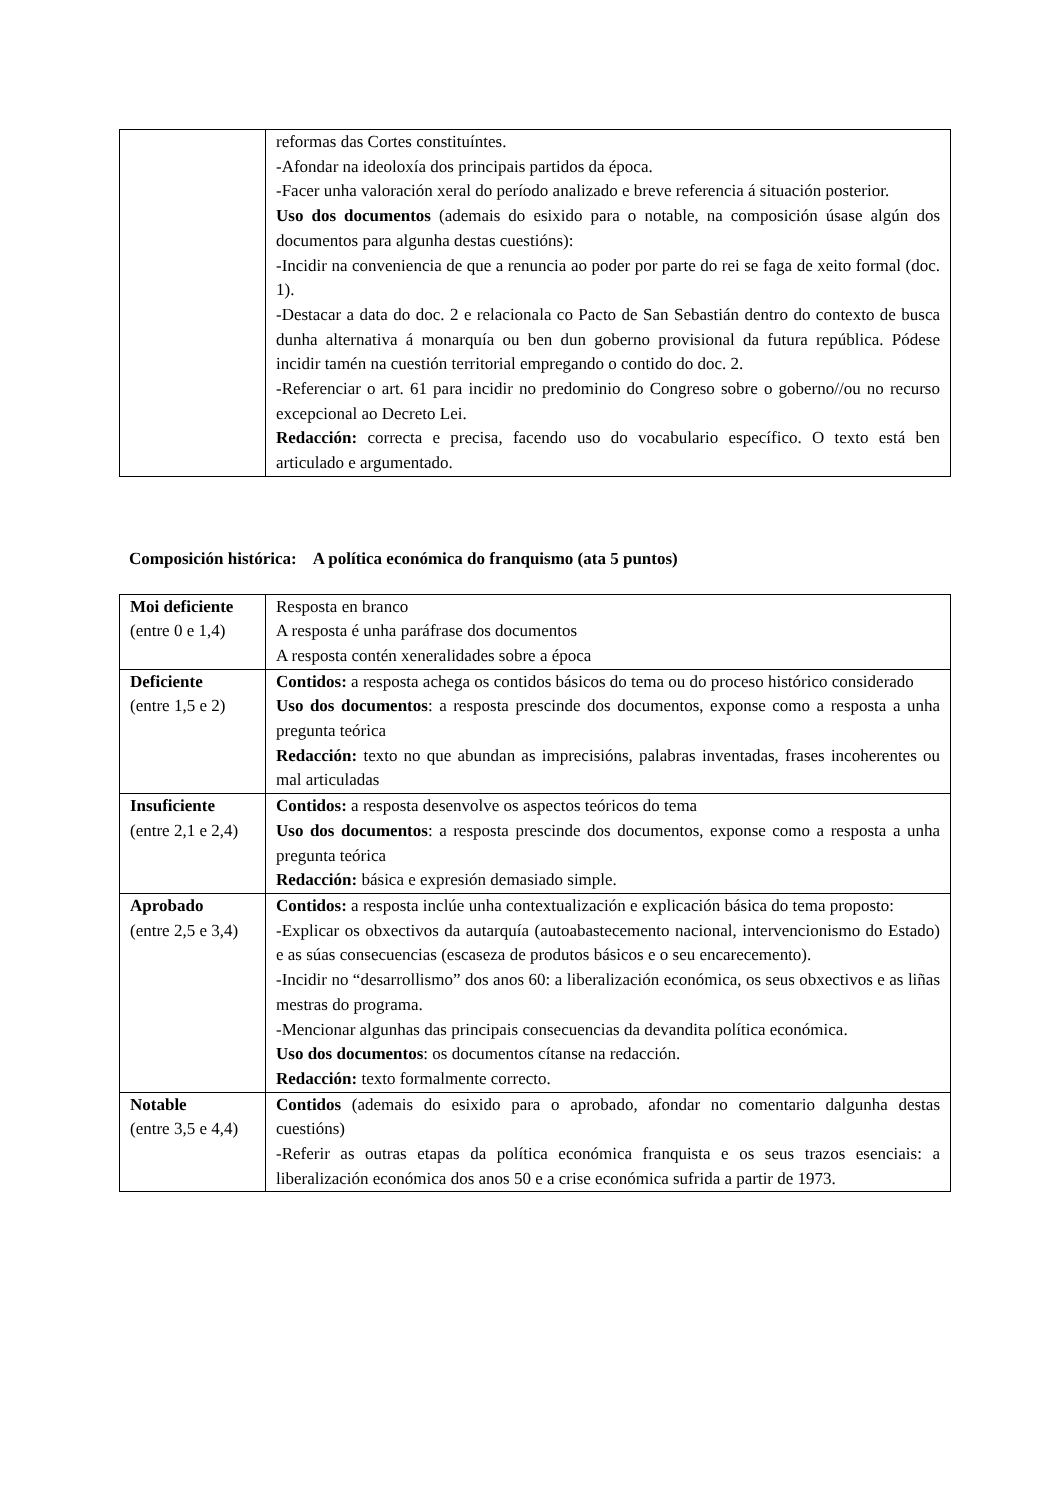| | reformas das Cortes constituíntes. -Afondar na ideoloxía dos principais partidos da época. -Facer unha valoración xeral do período analizado e breve referencia á situación posterior. Uso dos documentos (ademais do esixido para o notable, na composición úsase algún dos documentos para algunha destas cuestións): -Incidir na conveniencia de que a renuncia ao poder por parte do rei se faga de xeito formal (doc. 1). -Destacar a data do doc. 2 e relacionala co Pacto de San Sebastián dentro do contexto de busca dunha alternativa á monarquía ou ben dun goberno provisional da futura república. Pódese incidir tamén na cuestión territorial empregando o contido do doc. 2. -Referenciar o art. 61 para incidir no predominio do Congreso sobre o goberno//ou no recurso excepcional ao Decreto Lei. Redacción: correcta e precisa, facendo uso do vocabulario específico. O texto está ben articulado e argumentado. |
Composición histórica: A política económica do franquismo (ata 5 puntos)
| Moi deficiente (entre 0 e 1,4) | Resposta en branco A resposta é unha paráfrase dos documentos A resposta contén xeneralidades sobre a época |
| Deficiente (entre 1,5 e 2) | Contidos: a resposta achega os contidos básicos do tema ou do proceso histórico considerado Uso dos documentos : a resposta prescinde dos documentos, exponse como a resposta a unha pregunta teórica Redacción: texto no que abundan as imprecisións, palabras inventadas, frases incoherentes ou mal articuladas |
| Insuficiente (entre 2,1 e 2,4) | Contidos: a resposta desenvolve os aspectos teóricos do tema Uso dos documentos : a resposta prescinde dos documentos, exponse como a resposta a unha pregunta teórica Redacción: básica e expresión demasiado simple. |
| Aprobado (entre 2,5 e 3,4) | Contidos: a resposta inclúe unha contextualización e explicación básica do tema proposto: -Explicar os obxectivos da autarquía (autoabastecemento nacional, intervencionismo do Estado) e as súas consecuencias (escaseza de produtos básicos e o seu encarecemento). -Incidir no “desarrollismo” dos anos 60: a liberalización económica, os seus obxectivos e as liñas mestras do programa. -Mencionar algunhas das principais consecuencias da devandita política económica. Uso dos documentos : os documentos cítanse na redacción. Redacción: texto formalmente correcto. |
| Notable (entre 3,5 e 4,4) | Contidos (ademais do esixido para o aprobado, afondar no comentario dalgunha destas cuestións) -Referir as outras etapas da política económica franquista e os seus trazos esenciais: a liberalización económica dos anos 50 e a crise económica sufrida a partir de 1973. |